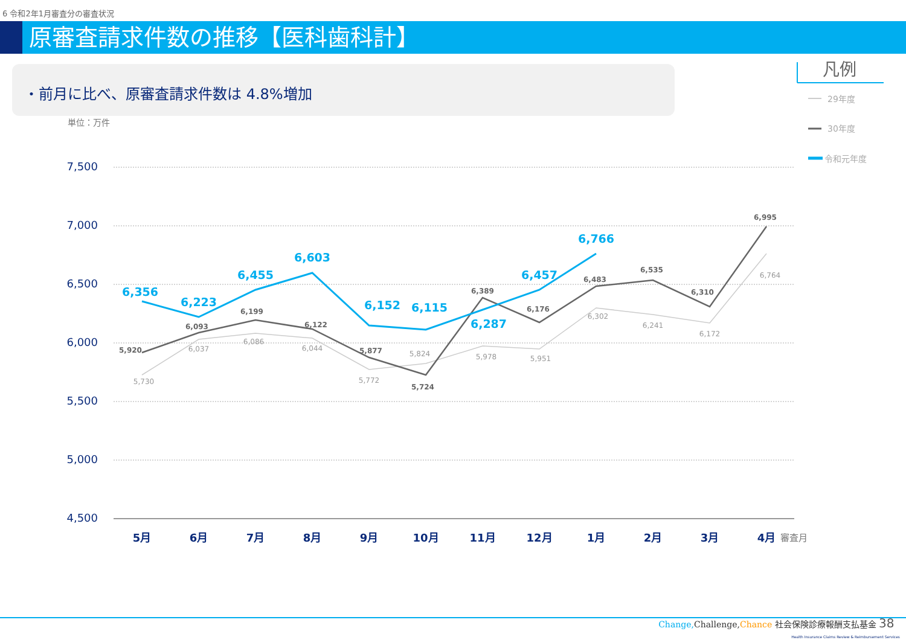6 令和2年1月審査分の審査状況
原審査請求件数の推移【医科歯科計】
・前月に比べ、原審査請求件数は 4.8%増加
単位：万件
7,500
7,000
6,500
6,000
5,500
5,000
4,500
5月
6月
7月
8月
9月
10月
11月
12月
1月
2月
3月
4月
審査月
5,730
6,037
6,086
6,044
5,772
5,824
5,978
5,951
6,302
6,241
6,172
6,764
5,920
6,093
6,199
6,122
5,877
5,724
6,389
6,176
6,483
6,535
6,310
6,995
6,356
6,223
6,455
6,603
6,152
6,115
6,287
6,457
6,766
凡例
29年度
30年度
令和元年度
Change, Challenge, Chance 社会保険診療報酬支払基金 38
Health Insurance Claims Review & Reimbursement Services